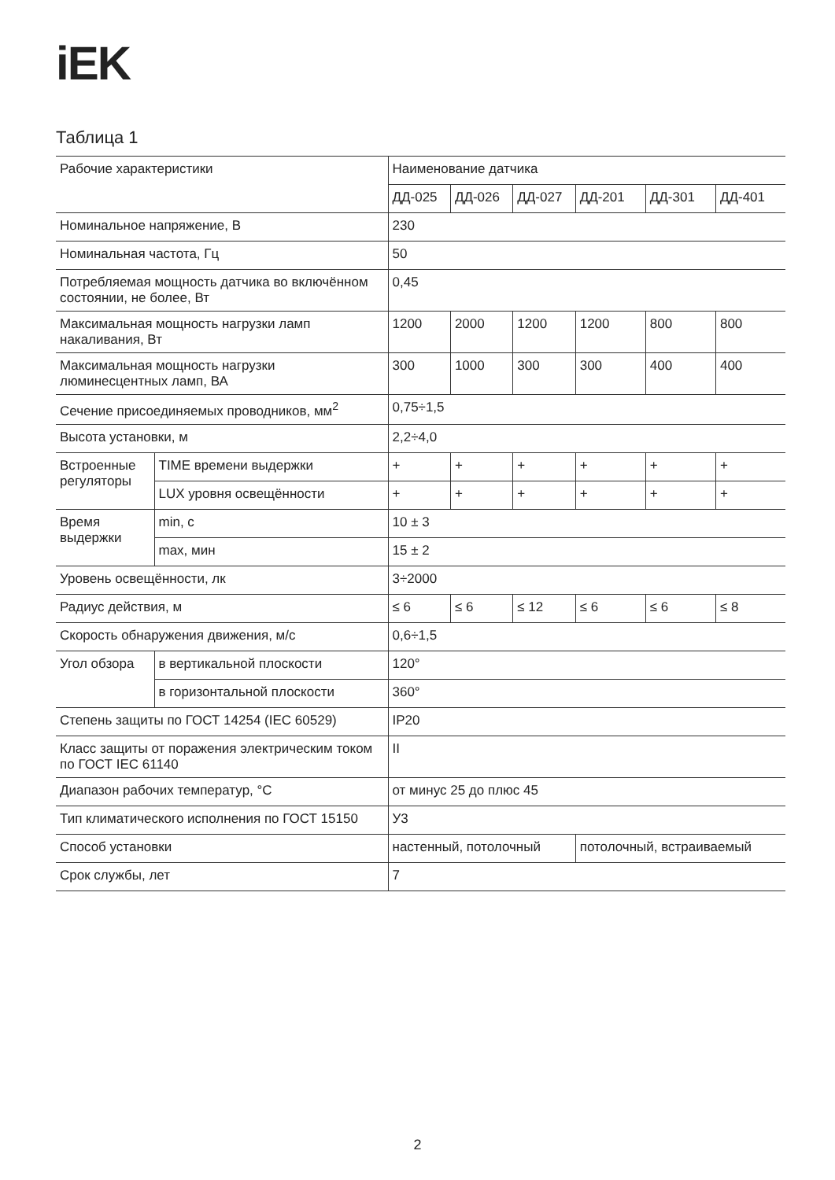iEK
Таблица 1
| Рабочие характеристики | | Наименование датчика | | | | | |
| | | ДД-025 | ДД-026 | ДД-027 | ДД-201 | ДД-301 | ДД-401 |
| Номинальное напряжение, В | | 230 | | | | | |
| Номинальная частота, Гц | | 50 | | | | | |
| Потребляемая мощность датчика во включённом состоянии, не более, Вт | | 0,45 | | | | | |
| Максимальная мощность нагрузки ламп накаливания, Вт | | 1200 | 2000 | 1200 | 1200 | 800 | 800 |
| Максимальная мощность нагрузки люминесцентных ламп, ВА | | 300 | 1000 | 300 | 300 | 400 | 400 |
| Сечение присоединяемых проводников, мм<sup>2</sup> | | 0,75÷1,5 | | | | | |
| Высота установки, м | | 2,2÷4,0 | | | | | |
| Встроенные регуляторы | TIME времени выдержки | + | + | + | + | + | + |
| | LUX уровня освещённости | + | + | + | + | + | + |
| Время выдержки | min, с | 10 ± 3 | | | | | |
| | max, мин | 15 ± 2 | | | | | |
| Уровень освещённости, лк | | 3÷2000 | | | | | |
| Радиус действия, м | | ≤ 6 | ≤ 6 | ≤ 12 | ≤ 6 | ≤ 6 | ≤ 8 |
| Скорость обнаружения движения, м/с | | 0,6÷1,5 | | | | | |
| Угол обзора | в вертикальной плоскости | 120° | | | | | |
| | в горизонтальной плоскости | 360° | | | | | |
| Степень защиты по ГОСТ 14254 (IEC 60529) | | IP20 | | | | | |
| Класс защиты от поражения электрическим током по ГОСТ IEC 61140 | | II | | | | | |
| Диапазон рабочих температур, °С | | от минус 25 до плюс 45 | | | | | |
| Тип климатического исполнения по ГОСТ 15150 | | У3 | | | | | |
| Способ установки | | настенный, потолочный | | | потолочный, встраиваемый | | |
| Срок службы, лет | | 7 | | | | | |
2